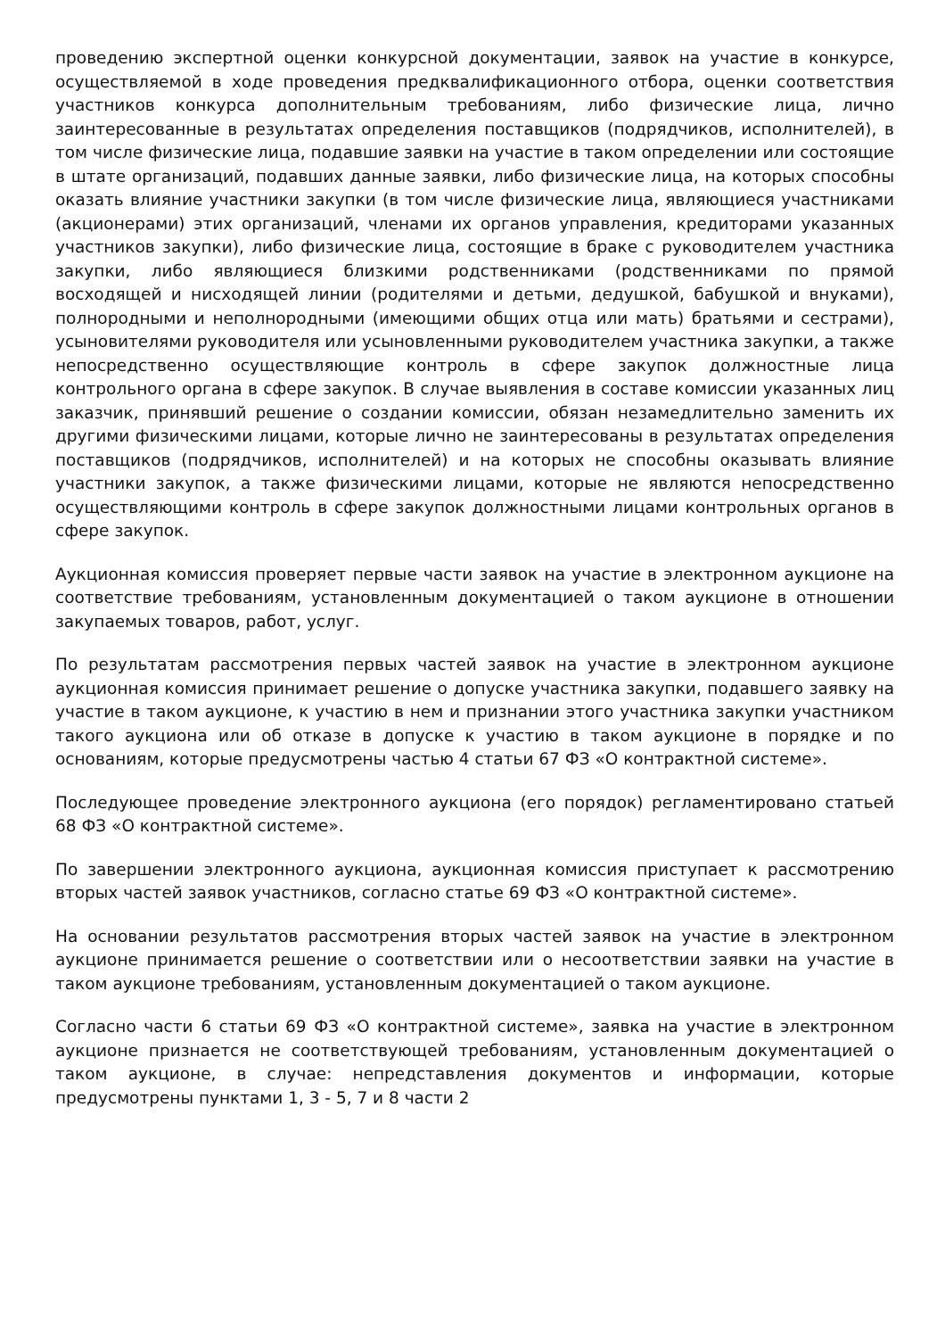проведению экспертной оценки конкурсной документации, заявок на участие в конкурсе, осуществляемой в ходе проведения предквалификационного отбора, оценки соответствия участников конкурса дополнительным требованиям, либо физические лица, лично заинтересованные в результатах определения поставщиков (подрядчиков, исполнителей), в том числе физические лица, подавшие заявки на участие в таком определении или состоящие в штате организаций, подавших данные заявки, либо физические лица, на которых способны оказать влияние участники закупки (в том числе физические лица, являющиеся участниками (акционерами) этих организаций, членами их органов управления, кредиторами указанных участников закупки), либо физические лица, состоящие в браке с руководителем участника закупки, либо являющиеся близкими родственниками (родственниками по прямой восходящей и нисходящей линии (родителями и детьми, дедушкой, бабушкой и внуками), полнородными и неполнородными (имеющими общих отца или мать) братьями и сестрами), усыновителями руководителя или усыновленными руководителем участника закупки, а также непосредственно осуществляющие контроль в сфере закупок должностные лица контрольного органа в сфере закупок. В случае выявления в составе комиссии указанных лиц заказчик, принявший решение о создании комиссии, обязан незамедлительно заменить их другими физическими лицами, которые лично не заинтересованы в результатах определения поставщиков (подрядчиков, исполнителей) и на которых не способны оказывать влияние участники закупок, а также физическими лицами, которые не являются непосредственно осуществляющими контроль в сфере закупок должностными лицами контрольных органов в сфере закупок.
Аукционная комиссия проверяет первые части заявок на участие в электронном аукционе на соответствие требованиям, установленным документацией о таком аукционе в отношении закупаемых товаров, работ, услуг.
По результатам рассмотрения первых частей заявок на участие в электронном аукционе аукционная комиссия принимает решение о допуске участника закупки, подавшего заявку на участие в таком аукционе, к участию в нем и признании этого участника закупки участником такого аукциона или об отказе в допуске к участию в таком аукционе в порядке и по основаниям, которые предусмотрены частью 4 статьи 67 ФЗ «О контрактной системе».
Последующее проведение электронного аукциона (его порядок) регламентировано статьей 68 ФЗ «О контрактной системе».
По завершении электронного аукциона, аукционная комиссия приступает к рассмотрению вторых частей заявок участников, согласно статье 69 ФЗ «О контрактной системе».
На основании результатов рассмотрения вторых частей заявок на участие в электронном аукционе принимается решение о соответствии или о несоответствии заявки на участие в таком аукционе требованиям, установленным документацией о таком аукционе.
Согласно части 6 статьи 69 ФЗ «О контрактной системе», заявка на участие в электронном аукционе признается не соответствующей требованиям, установленным документацией о таком аукционе, в случае: непредставления документов и информации, которые предусмотрены пунктами 1, 3 - 5, 7 и 8 части 2